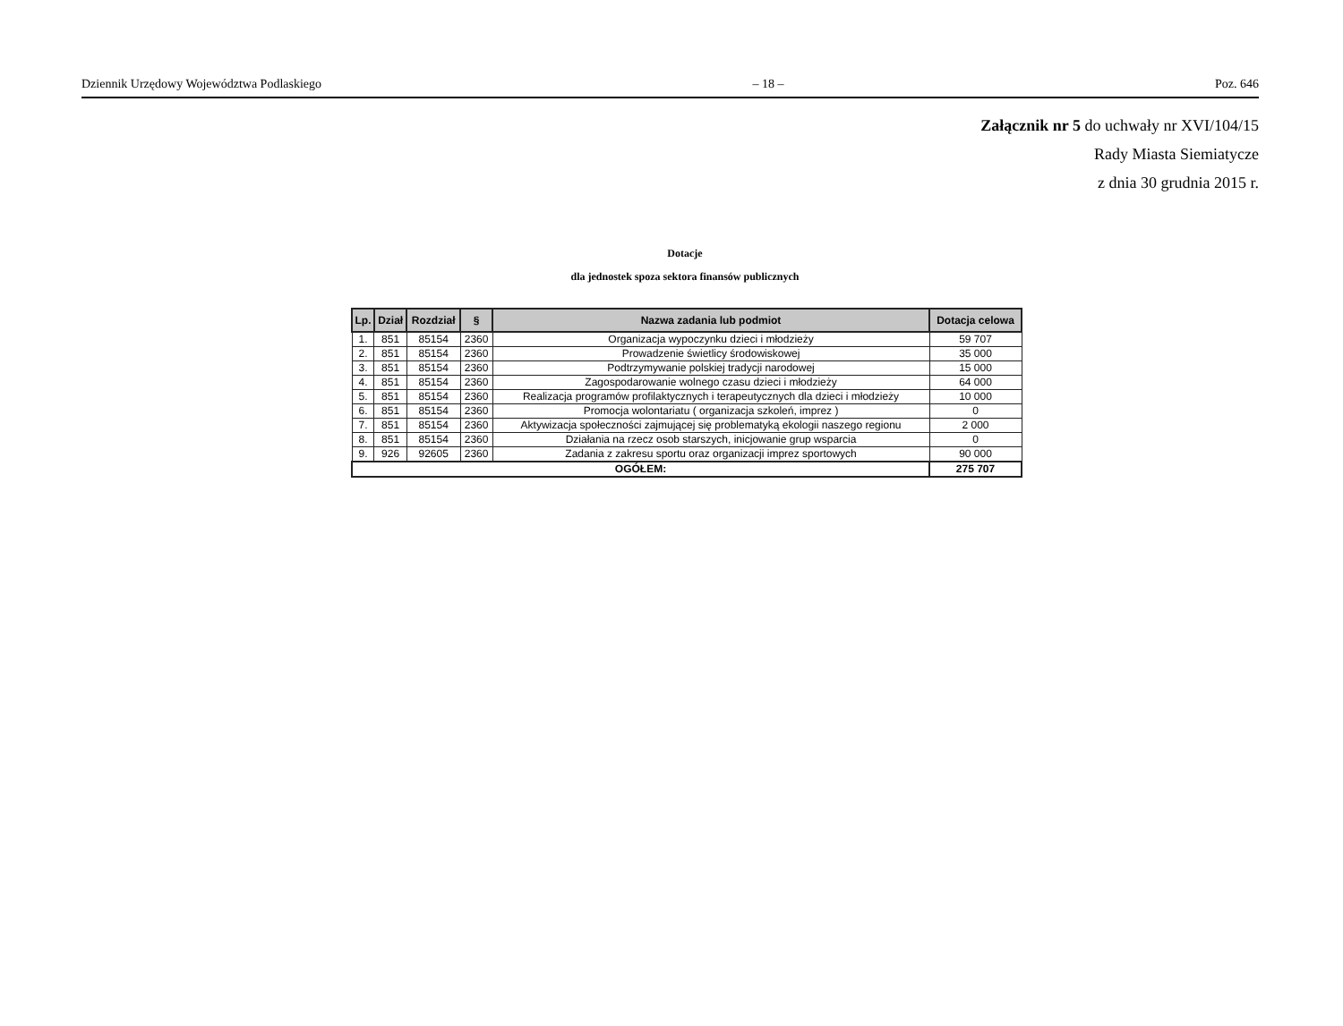Dziennik Urzędowy Województwa Podlaskiego – 18 – Poz. 646
Załącznik nr 5 do uchwały nr XVI/104/15
Rady Miasta Siemiatycze
z dnia 30 grudnia 2015 r.
Dotacje
dla jednostek spoza sektora finansów publicznych
| Lp. | Dział | Rozdział | § | Nazwa zadania lub podmiot | Dotacja celowa |
| --- | --- | --- | --- | --- | --- |
| 1. | 851 | 85154 | 2360 | Organizacja wypoczynku dzieci i młodzieży | 59 707 |
| 2. | 851 | 85154 | 2360 | Prowadzenie świetlicy środowiskowej | 35 000 |
| 3. | 851 | 85154 | 2360 | Podtrzymywanie polskiej tradycji narodowej | 15 000 |
| 4. | 851 | 85154 | 2360 | Zagospodarowanie wolnego czasu dzieci i młodzieży | 64 000 |
| 5. | 851 | 85154 | 2360 | Realizacja programów profilaktycznych i terapeutycznych dla dzieci i młodzieży | 10 000 |
| 6. | 851 | 85154 | 2360 | Promocja wolontariatu ( organizacja szkoleń, imprez ) | 0 |
| 7. | 851 | 85154 | 2360 | Aktywizacja społeczności zajmującej się problematyką ekologii naszego regionu | 2 000 |
| 8. | 851 | 85154 | 2360 | Działania na rzecz osob starszych, inicjowanie grup wsparcia | 0 |
| 9. | 926 | 92605 | 2360 | Zadania z zakresu sportu oraz organizacji imprez sportowych | 90 000 |
| OGÓŁEM: | | | | | 275 707 |